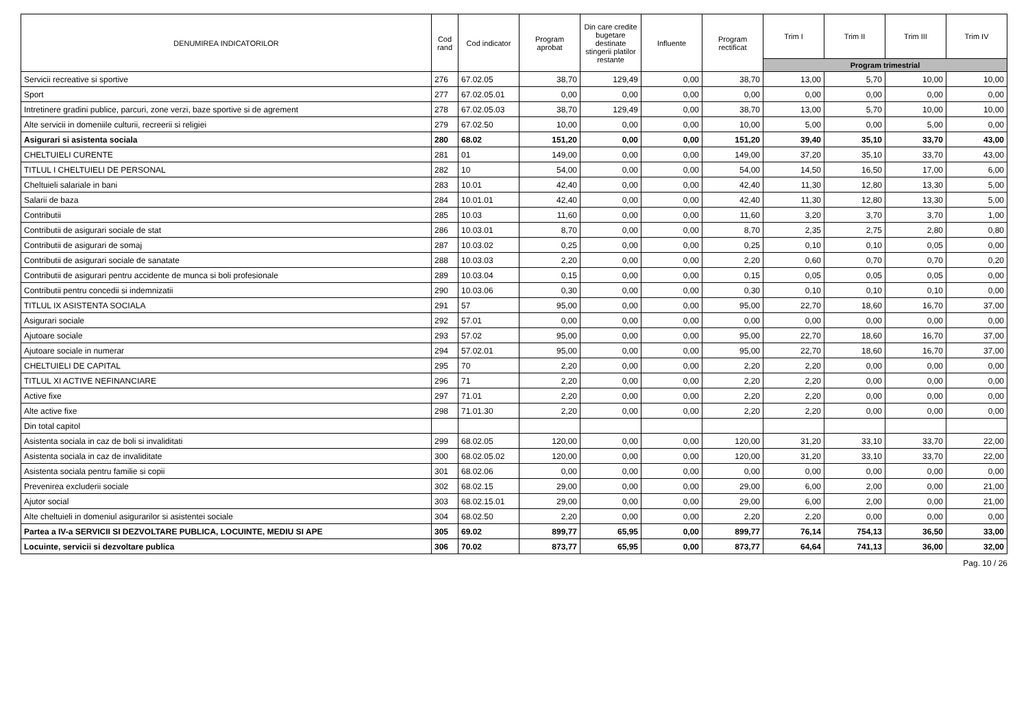| DENUMIREA INDICATORILOR | Cod rand | Cod indicator | Program aprobat | Din care credite bugetare destinate stingerii platilor restante | Influente | Program rectificat | Trim I | Trim II | Trim III | Trim IV |
| --- | --- | --- | --- | --- | --- | --- | --- | --- | --- | --- |
| | | | | | | | Program trimestrial | | | |
| Servicii recreative si sportive | 276 | 67.02.05 | 38,70 | 129,49 | 0,00 | 38,70 | 13,00 | 5,70 | 10,00 | 10,00 |
| Sport | 277 | 67.02.05.01 | 0,00 | 0,00 | 0,00 | 0,00 | 0,00 | 0,00 | 0,00 | 0,00 |
| Intretinere gradini publice, parcuri, zone verzi, baze sportive si de agrement | 278 | 67.02.05.03 | 38,70 | 129,49 | 0,00 | 38,70 | 13,00 | 5,70 | 10,00 | 10,00 |
| Alte servicii in domeniile culturii, recreerii si religiei | 279 | 67.02.50 | 10,00 | 0,00 | 0,00 | 10,00 | 5,00 | 0,00 | 5,00 | 0,00 |
| Asigurari si asistenta sociala | 280 | 68.02 | 151,20 | 0,00 | 0,00 | 151,20 | 39,40 | 35,10 | 33,70 | 43,00 |
| CHELTUIELI CURENTE | 281 | 01 | 149,00 | 0,00 | 0,00 | 149,00 | 37,20 | 35,10 | 33,70 | 43,00 |
| TITLUL I CHELTUIELI DE PERSONAL | 282 | 10 | 54,00 | 0,00 | 0,00 | 54,00 | 14,50 | 16,50 | 17,00 | 6,00 |
| Cheltuieli salariale in bani | 283 | 10.01 | 42,40 | 0,00 | 0,00 | 42,40 | 11,30 | 12,80 | 13,30 | 5,00 |
| Salarii de baza | 284 | 10.01.01 | 42,40 | 0,00 | 0,00 | 42,40 | 11,30 | 12,80 | 13,30 | 5,00 |
| Contributii | 285 | 10.03 | 11,60 | 0,00 | 0,00 | 11,60 | 3,20 | 3,70 | 3,70 | 1,00 |
| Contributii de asigurari sociale de stat | 286 | 10.03.01 | 8,70 | 0,00 | 0,00 | 8,70 | 2,35 | 2,75 | 2,80 | 0,80 |
| Contributii de asigurari de somaj | 287 | 10.03.02 | 0,25 | 0,00 | 0,00 | 0,25 | 0,10 | 0,10 | 0,05 | 0,00 |
| Contributii de asigurari sociale de sanatate | 288 | 10.03.03 | 2,20 | 0,00 | 0,00 | 2,20 | 0,60 | 0,70 | 0,70 | 0,20 |
| Contributii de asigurari pentru accidente de munca si boli profesionale | 289 | 10.03.04 | 0,15 | 0,00 | 0,00 | 0,15 | 0,05 | 0,05 | 0,05 | 0,00 |
| Contributii pentru concedii si indemnizatii | 290 | 10.03.06 | 0,30 | 0,00 | 0,00 | 0,30 | 0,10 | 0,10 | 0,10 | 0,00 |
| TITLUL IX ASISTENTA SOCIALA | 291 | 57 | 95,00 | 0,00 | 0,00 | 95,00 | 22,70 | 18,60 | 16,70 | 37,00 |
| Asigurari sociale | 292 | 57.01 | 0,00 | 0,00 | 0,00 | 0,00 | 0,00 | 0,00 | 0,00 | 0,00 |
| Ajutoare sociale | 293 | 57.02 | 95,00 | 0,00 | 0,00 | 95,00 | 22,70 | 18,60 | 16,70 | 37,00 |
| Ajutoare sociale in numerar | 294 | 57.02.01 | 95,00 | 0,00 | 0,00 | 95,00 | 22,70 | 18,60 | 16,70 | 37,00 |
| CHELTUIELI DE CAPITAL | 295 | 70 | 2,20 | 0,00 | 0,00 | 2,20 | 2,20 | 0,00 | 0,00 | 0,00 |
| TITLUL XI ACTIVE NEFINANCIARE | 296 | 71 | 2,20 | 0,00 | 0,00 | 2,20 | 2,20 | 0,00 | 0,00 | 0,00 |
| Active fixe | 297 | 71.01 | 2,20 | 0,00 | 0,00 | 2,20 | 2,20 | 0,00 | 0,00 | 0,00 |
| Alte active fixe | 298 | 71.01.30 | 2,20 | 0,00 | 0,00 | 2,20 | 2,20 | 0,00 | 0,00 | 0,00 |
| Din total capitol | | | | | | | | | | |
| Asistenta sociala in caz de boli si invaliditati | 299 | 68.02.05 | 120,00 | 0,00 | 0,00 | 120,00 | 31,20 | 33,10 | 33,70 | 22,00 |
| Asistenta sociala in caz de invaliditate | 300 | 68.02.05.02 | 120,00 | 0,00 | 0,00 | 120,00 | 31,20 | 33,10 | 33,70 | 22,00 |
| Asistenta sociala pentru familie si copii | 301 | 68.02.06 | 0,00 | 0,00 | 0,00 | 0,00 | 0,00 | 0,00 | 0,00 | 0,00 |
| Prevenirea excluderii sociale | 302 | 68.02.15 | 29,00 | 0,00 | 0,00 | 29,00 | 6,00 | 2,00 | 0,00 | 21,00 |
| Ajutor social | 303 | 68.02.15.01 | 29,00 | 0,00 | 0,00 | 29,00 | 6,00 | 2,00 | 0,00 | 21,00 |
| Alte cheltuieli in domeniul asigurarilor si asistentei sociale | 304 | 68.02.50 | 2,20 | 0,00 | 0,00 | 2,20 | 2,20 | 0,00 | 0,00 | 0,00 |
| Partea a IV-a SERVICII SI DEZVOLTARE PUBLICA, LOCUINTE, MEDIU SI APE | 305 | 69.02 | 899,77 | 65,95 | 0,00 | 899,77 | 76,14 | 754,13 | 36,50 | 33,00 |
| Locuinte, servicii si dezvoltare publica | 306 | 70.02 | 873,77 | 65,95 | 0,00 | 873,77 | 64,64 | 741,13 | 36,00 | 32,00 |
Pag. 10 / 26